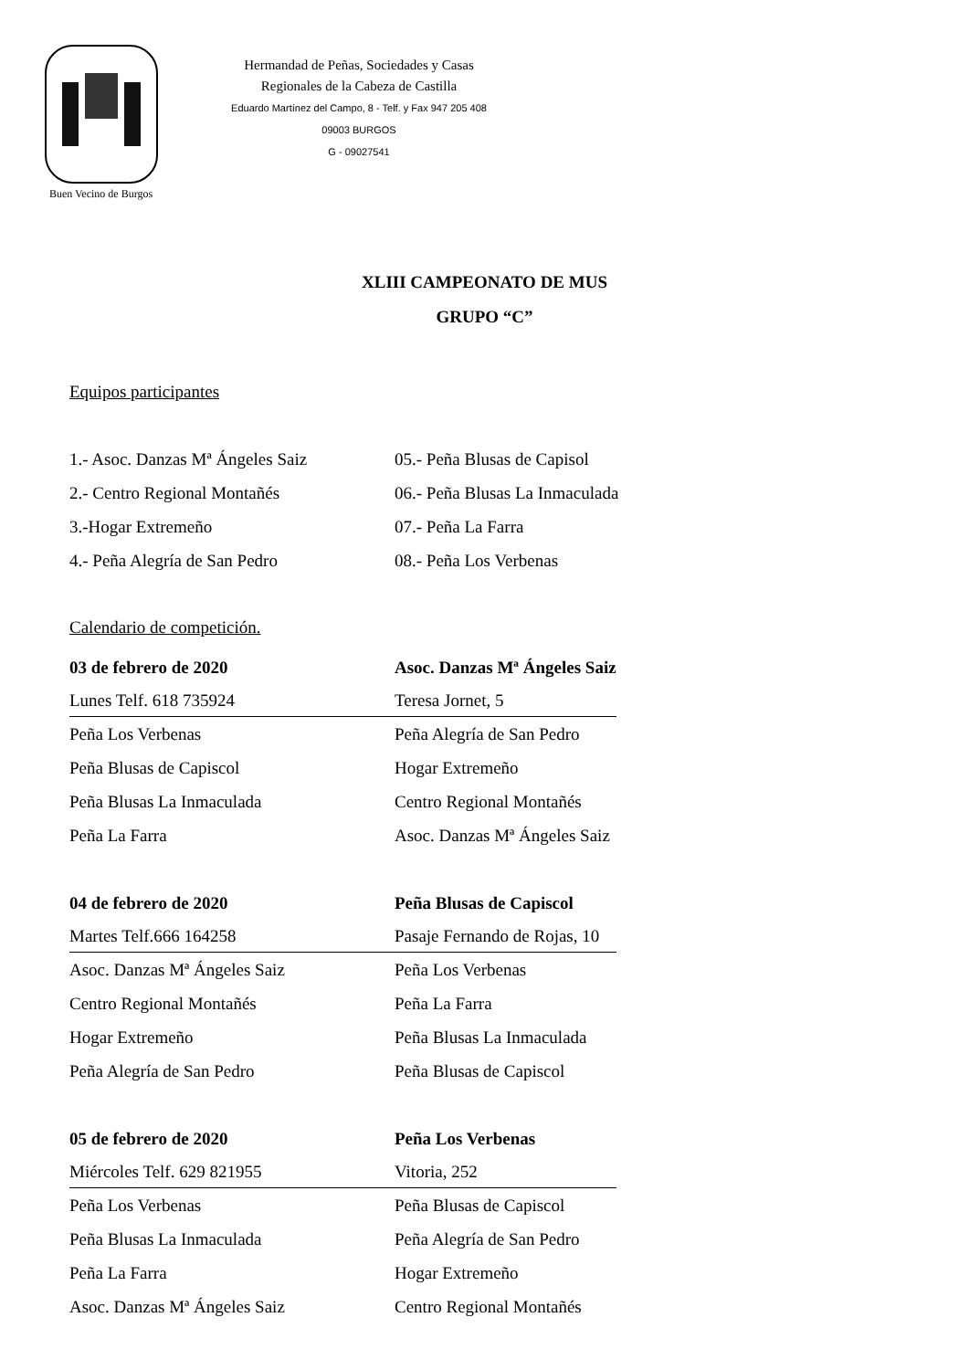Buen Vecino de Burgos
Hermandad de Peñas, Sociedades y Casas
Regionales de la Cabeza de Castilla
Eduardo Martínez del Campo, 8 - Telf. y Fax 947 205 408
09003 BURGOS
G - 09027541
XLIII CAMPEONATO DE MUS
GRUPO “C”
Equipos participantes
| 1.- Asoc. Danzas Mª Ángeles Saiz | 05.- Peña Blusas de Capisol |
| 2.- Centro Regional Montañés | 06.- Peña Blusas La Inmaculada |
| 3.-Hogar Extremeño | 07.- Peña La Farra |
| 4.- Peña Alegría de San Pedro | 08.- Peña Los Verbenas |
Calendario de competición.
| 03 de febrero de 2020 | Asoc. Danzas Mª Ángeles Saiz |
| Lunes Telf. 618 735924 | Teresa Jornet, 5 |
| Peña Los Verbenas | Peña Alegría de San Pedro |
| Peña Blusas de Capiscol | Hogar Extremeño |
| Peña Blusas La Inmaculada | Centro Regional Montañés |
| Peña La Farra | Asoc. Danzas Mª Ángeles Saiz |
| 04 de febrero de 2020 | Peña Blusas de Capiscol |
| Martes Telf.666 164258 | Pasaje Fernando de Rojas, 10 |
| Asoc. Danzas Mª Ángeles Saiz | Peña Los Verbenas |
| Centro Regional Montañés | Peña La Farra |
| Hogar Extremeño | Peña Blusas La Inmaculada |
| Peña Alegría de San Pedro | Peña Blusas de Capiscol |
| 05 de febrero de 2020 | Peña Los Verbenas |
| Miércoles Telf. 629 821955 | Vitoria, 252 |
| Peña Los Verbenas | Peña Blusas de Capiscol |
| Peña Blusas La Inmaculada | Peña Alegría de San Pedro |
| Peña La Farra | Hogar Extremeño |
| Asoc. Danzas Mª Ángeles Saiz | Centro Regional Montañés |